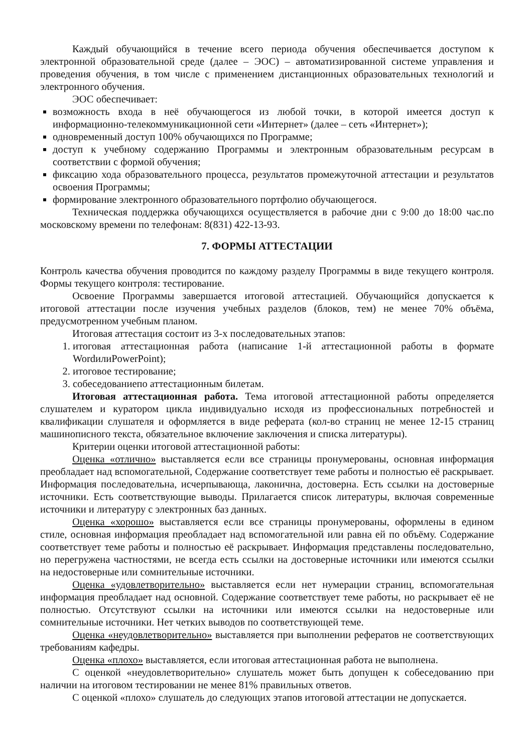Каждый обучающийся в течение всего периода обучения обеспечивается доступом к электронной образовательной среде (далее – ЭОС) – автоматизированной системе управления и проведения обучения, в том числе с применением дистанционных образовательных технологий и электронного обучения.
ЭОС обеспечивает:
возможность входа в неё обучающегося из любой точки, в которой имеется доступ к информационно-телекоммуникационной сети «Интернет» (далее – сеть «Интернет»);
одновременный доступ 100% обучающихся по Программе;
доступ к учебному содержанию Программы и электронным образовательным ресурсам в соответствии с формой обучения;
фиксацию хода образовательного процесса, результатов промежуточной аттестации и результатов освоения Программы;
формирование электронного образовательного портфолио обучающегося.
Техническая поддержка обучающихся осуществляется в рабочие дни с 9:00 до 18:00 час.по московскому времени по телефонам: 8(831) 422-13-93.
7. ФОРМЫ АТТЕСТАЦИИ
Контроль качества обучения проводится по каждому разделу Программы в виде текущего контроля. Формы текущего контроля: тестирование.
Освоение Программы завершается итоговой аттестацией. Обучающийся допускается к итоговой аттестации после изучения учебных разделов (блоков, тем) не менее 70% объёма, предусмотренном учебным планом.
Итоговая аттестация состоит из 3-х последовательных этапов:
1. итоговая аттестационная работа (написание 1-й аттестационной работы в формате WordилиPowerPoint);
2. итоговое тестирование;
3. собеседованиепо аттестационным билетам.
Итоговая аттестационная работа. Тема итоговой аттестационной работы определяется слушателем и куратором цикла индивидуально исходя из профессиональных потребностей и квалификации слушателя и оформляется в виде реферата (кол-во страниц не менее 12-15 страниц машинописного текста, обязательное включение заключения и списка литературы).
Критерии оценки итоговой аттестационной работы:
Оценка «отлично» выставляется если все страницы пронумерованы, основная информация преобладает над вспомогательной, Содержание соответствует теме работы и полностью её раскрывает. Информация последовательна, исчерпывающа, лаконична, достоверна. Есть ссылки на достоверные источники. Есть соответствующие выводы. Прилагается список литературы, включая современные источники и литературу с электронных баз данных.
Оценка «хорошо» выставляется если все страницы пронумерованы, оформлены в едином стиле, основная информация преобладает над вспомогательной или равна ей по объёму. Содержание соответствует теме работы и полностью её раскрывает. Информация представлены последовательно, но перегружена частностями, не всегда есть ссылки на достоверные источники или имеются ссылки на недостоверные или сомнительные источники.
Оценка «удовлетворительно» выставляется если нет нумерации страниц, вспомогательная информация преобладает над основной. Содержание соответствует теме работы, но раскрывает её не полностью. Отсутствуют ссылки на источники или имеются ссылки на недостоверные или сомнительные источники. Нет четких выводов по соответствующей теме.
Оценка «неудовлетворительно» выставляется при выполнении рефератов не соответствующих требованиям кафедры.
Оценка «плохо» выставляется, если итоговая аттестационная работа не выполнена.
С оценкой «неудовлетворительно» слушатель может быть допущен к собеседованию при наличии на итоговом тестировании не менее 81% правильных ответов.
С оценкой «плохо» слушатель до следующих этапов итоговой аттестации не допускается.